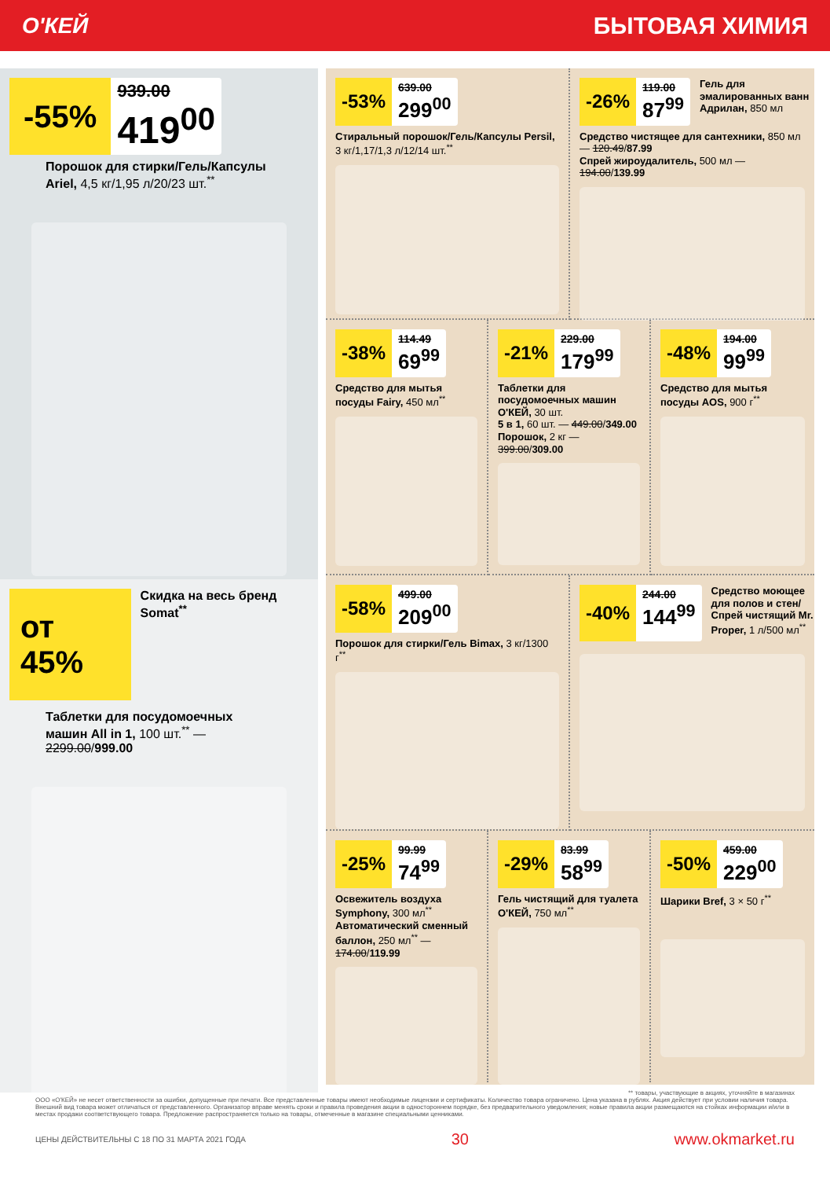О'КЕЙ БЫТОВАЯ ХИМИЯ
-55%
939.00
419<sup>00</sup>
Порошок для стирки/Гель/Капсулы Ariel, 4,5 кг/1,95 л/20/23 шт.<sup>**</sup>
от 45%
Скидка на весь бренд Somat<sup>**</sup>
Таблетки для посудомоечных машин All in 1, 100 шт.<sup>**</sup> — 2299.00/999.00
-53%
639.00
299<sup>00</sup>
Стиральный порошок/Гель/Капсулы Persil, 3 кг/1,17/1,3 л/12/14 шт.<sup>**</sup>
-26%
119.00
87<sup>99</sup>
Гель для эмалированных ванн Адрилан, 850 мл
Средство чистящее для сантехники, 850 мл — 120.49/87.99
Спрей жироудалитель, 500 мл — 194.00/139.99
-38%
114.49
69<sup>99</sup>
Средство для мытья посуды Fairy, 450 мл<sup>**</sup>
-21%
229.00
179<sup>99</sup>
Таблетки для посудомоечных машин О'КЕЙ, 30 шт.
5 в 1, 60 шт. — 449.00/349.00
Порошок, 2 кг — 399.00/309.00
-48%
194.00
99<sup>99</sup>
Средство для мытья посуды AOS, 900 г<sup>**</sup>
-58%
499.00
209<sup>00</sup>
Порошок для стирки/Гель Bimax, 3 кг/1300 г<sup>**</sup>
-40%
244.00
144<sup>99</sup>
Средство моющее для полов и стен/ Спрей чистящий Mr. Proper, 1 л/500 мл<sup>**</sup>
-25%
99.99
74<sup>99</sup>
Освежитель воздуха Symphony, 300 мл<sup>**</sup>
Автоматический сменный баллон, 250 мл<sup>**</sup> — 174.00/119.99
-29%
83.99
58<sup>99</sup>
Гель чистящий для туалета О'КЕЙ, 750 мл<sup>**</sup>
-50%
459.00
229<sup>00</sup>
Шарики Bref, 3 × 50 г<sup>**</sup>
** товары, участвующие в акциях, уточняйте в магазинах
ООО «О'КЕЙ» не несет ответственности за ошибки, допущенные при печати. Все представленные товары имеют необходимые лицензии и сертификаты. Количество товара ограничено. Цена указана в рублях. Акция действует при условии наличия товара. Внешний вид товара может отличаться от представленного. Организатор вправе менять сроки и правила проведения акции в одностороннем порядке, без предварительного уведомления; новые правила акции размещаются на стойках информации и/или в местах продажи соответствующего товара. Предложение распространяется только на товары, отмеченные в магазине специальными ценниками.
ЦЕНЫ ДЕЙСТВИТЕЛЬНЫ С 18 ПО 31 МАРТА 2021 ГОДА 30 www.okmarket.ru